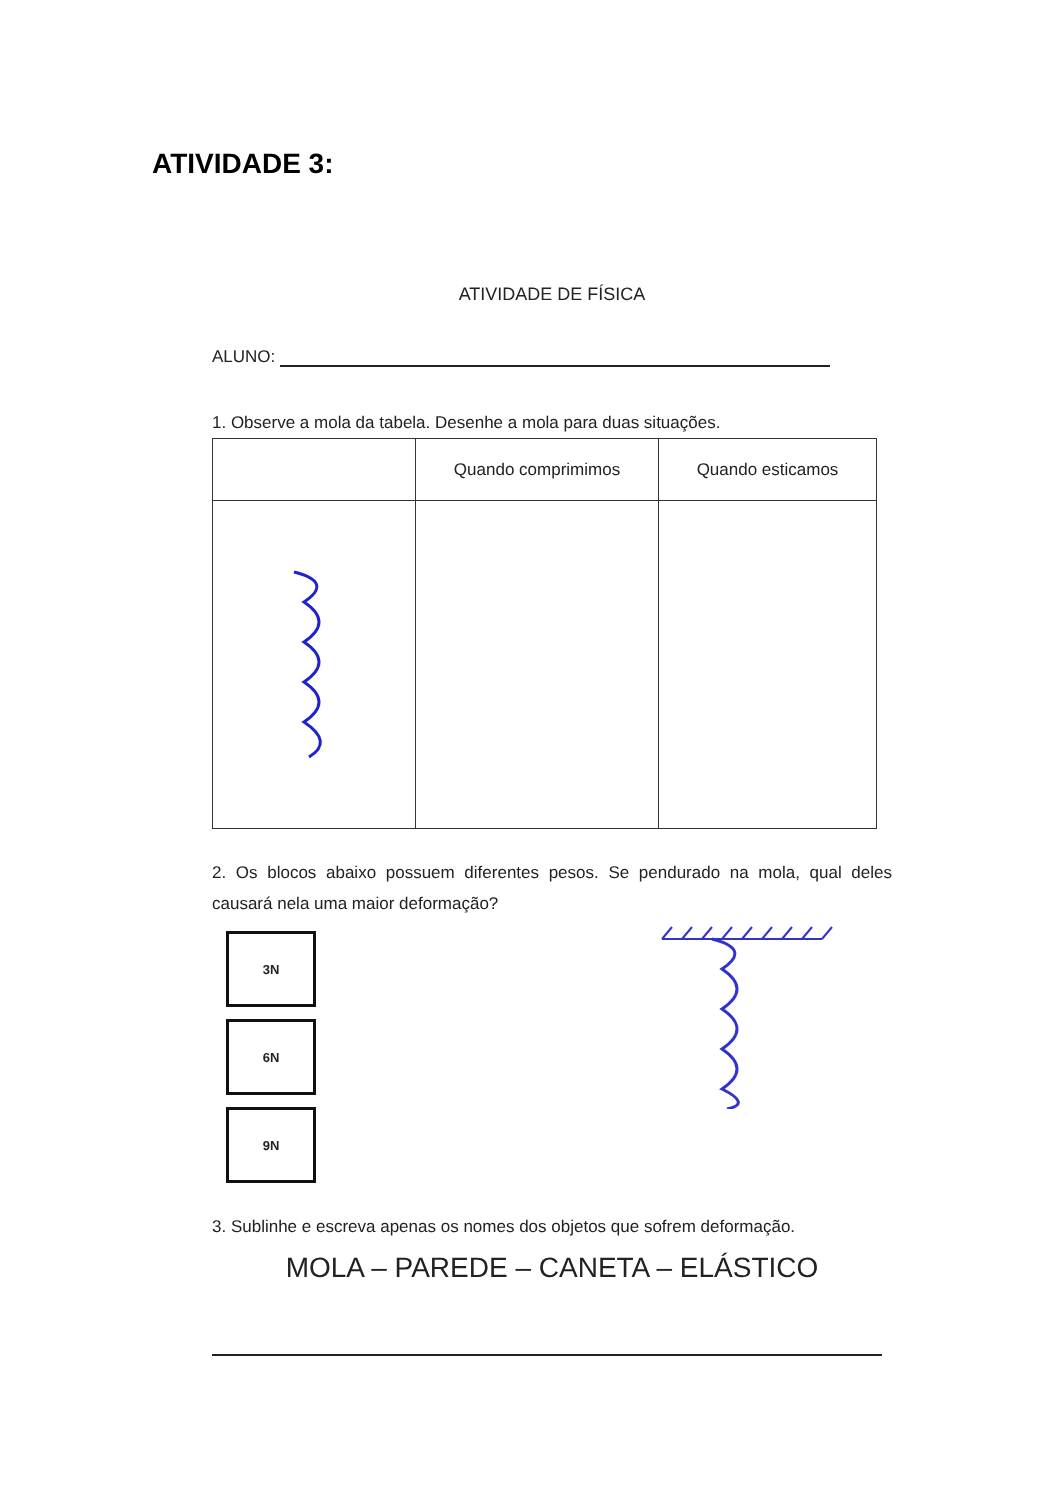ATIVIDADE 3:
ATIVIDADE DE FÍSICA
ALUNO:
1. Observe a mola da tabela. Desenhe a mola para duas situações.
| | Quando comprimimos | Quando esticamos |
2. Os blocos abaixo possuem diferentes pesos. Se pendurado na mola, qual deles causará nela uma maior deformação?
3N
6N
9N
3. Sublinhe e escreva apenas os nomes dos objetos que sofrem deformação.
MOLA – PAREDE – CANETA – ELÁSTICO